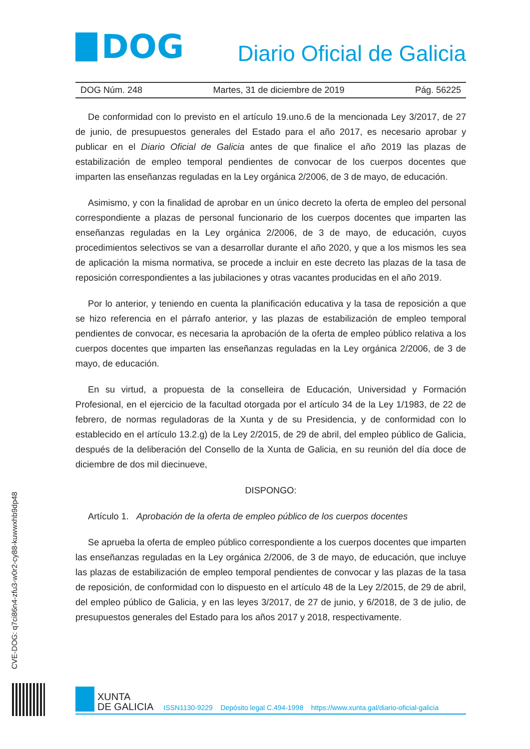DOG
Diario Oficial de Galicia
DOG Núm. 248 Martes, 31 de diciembre de 2019 Pág. 56225
De conformidad con lo previsto en el artículo 19.uno.6 de la mencionada Ley 3/2017, de 27 de junio, de presupuestos generales del Estado para el año 2017, es necesario aprobar y publicar en el Diario Oficial de Galicia antes de que finalice el año 2019 las plazas de estabilización de empleo temporal pendientes de convocar de los cuerpos docentes que imparten las enseñanzas reguladas en la Ley orgánica 2/2006, de 3 de mayo, de educación.
Asimismo, y con la finalidad de aprobar en un único decreto la oferta de empleo del personal correspondiente a plazas de personal funcionario de los cuerpos docentes que imparten las enseñanzas reguladas en la Ley orgánica 2/2006, de 3 de mayo, de educación, cuyos procedimientos selectivos se van a desarrollar durante el año 2020, y que a los mismos les sea de aplicación la misma normativa, se procede a incluir en este decreto las plazas de la tasa de reposición correspondientes a las jubilaciones y otras vacantes producidas en el año 2019.
Por lo anterior, y teniendo en cuenta la planificación educativa y la tasa de reposición a que se hizo referencia en el párrafo anterior, y las plazas de estabilización de empleo temporal pendientes de convocar, es necesaria la aprobación de la oferta de empleo público relativa a los cuerpos docentes que imparten las enseñanzas reguladas en la Ley orgánica 2/2006, de 3 de mayo, de educación.
En su virtud, a propuesta de la conselleira de Educación, Universidad y Formación Profesional, en el ejercicio de la facultad otorgada por el artículo 34 de la Ley 1/1983, de 22 de febrero, de normas reguladoras de la Xunta y de su Presidencia, y de conformidad con lo establecido en el artículo 13.2.g) de la Ley 2/2015, de 29 de abril, del empleo público de Galicia, después de la deliberación del Consello de la Xunta de Galicia, en su reunión del día doce de diciembre de dos mil diecinueve,
DISPONGO:
Artículo 1. Aprobación de la oferta de empleo público de los cuerpos docentes
Se aprueba la oferta de empleo público correspondiente a los cuerpos docentes que imparten las enseñanzas reguladas en la Ley orgánica 2/2006, de 3 de mayo, de educación, que incluye las plazas de estabilización de empleo temporal pendientes de convocar y las plazas de la tasa de reposición, de conformidad con lo dispuesto en el artículo 48 de la Ley 2/2015, de 29 de abril, del empleo público de Galicia, y en las leyes 3/2017, de 27 de junio, y 6/2018, de 3 de julio, de presupuestos generales del Estado para los años 2017 y 2018, respectivamente.
CVE-DOG: q7ci86n4-zfu3-w0r2-cy88-kuwwxhb9dp48
XUNTA
DE GALICIA
ISSN1130-9229 Depósito legal C.494-1998 https://www.xunta.gal/diario-oficial-galicia